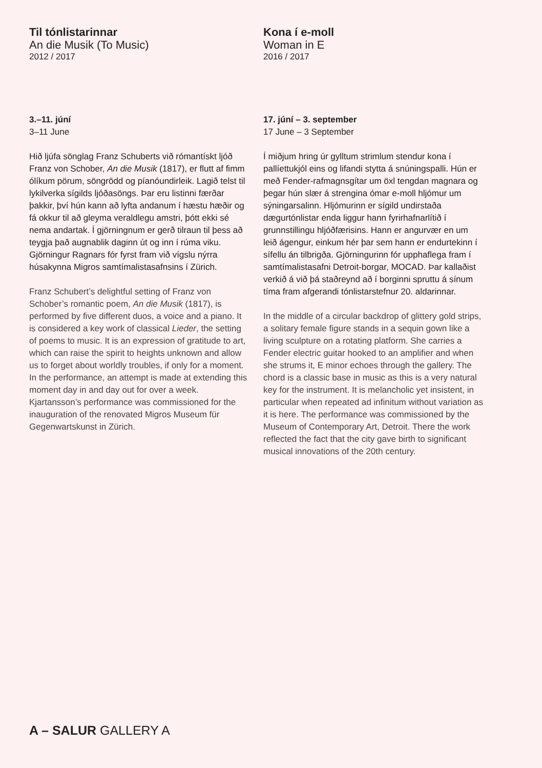Til tónlistarinnar
An die Musik (To Music)
2012 / 2017
3.–11. júní
3–11 June
Hið ljúfa sönglag Franz Schuberts við rómantískt ljóð Franz von Schober, An die Musik (1817), er flutt af fimm ólíkum pörum, söngrödd og píanóundirleik. Lagið telst til lykilverka sígilds ljóðasöngs. Þar eru listinni færðar þakkir, því hún kann að lyfta andanum í hæstu hæðir og fá okkur til að gleyma veraldlegu amstri, þótt ekki sé nema andartak. Í gjörningnum er gerð tilraun til þess að teygja það augnablik daginn út og inn í rúma viku. Gjörningur Ragnars fór fyrst fram við vígslu nýrra húsakynna Migros samtímalistasafnsins í Zürich.
Franz Schubert’s delightful setting of Franz von Schober’s romantic poem, An die Musik (1817), is performed by five different duos, a voice and a piano. It is considered a key work of classical Lieder, the setting of poems to music. It is an expression of gratitude to art, which can raise the spirit to heights unknown and allow us to forget about worldly troubles, if only for a moment. In the performance, an attempt is made at extending this moment day in and day out for over a week. Kjartansson’s performance was commissioned for the inauguration of the renovated Migros Museum für Gegenwartskunst in Zürich.
Kona í e-moll
Woman in E
2016 / 2017
17. júní – 3. september
17 June – 3 September
Í miðjum hring úr gylltum strimlum stendur kona í pallíettukjól eins og lifandi stytta á snúningspalli. Hún er með Fender-rafmagnsgítar um öxl tengdan magnara og þegar hún slær á strengina ómar e-moll hljómur um sýningarsalinn. Hljómurinn er sígild undirstaða dægurtónlistar enda liggur hann fyrirhafnarlítið í grunnstillingu hljóðfærisins. Hann er angurvær en um leið ágengur, einkum hér þar sem hann er endurtekinn í sífellu án tilbrigða. Gjörningurinn fór upphaflega fram í samtímalistasafni Detroit-borgar, MOCAD. Þar kallaðist verkið á við þá staðreynd að í borginni spruttu á sínum tíma fram afgerandi tónlistarstefnur 20. aldarinnar.
In the middle of a circular backdrop of glittery gold strips, a solitary female figure stands in a sequin gown like a living sculpture on a rotating platform. She carries a Fender electric guitar hooked to an amplifier and when she strums it, E minor echoes through the gallery. The chord is a classic base in music as this is a very natural key for the instrument. It is melancholic yet insistent, in particular when repeated ad infinitum without variation as it is here. The performance was commissioned by the Museum of Contemporary Art, Detroit. There the work reflected the fact that the city gave birth to significant musical innovations of the 20th century.
A – SALUR GALLERY A